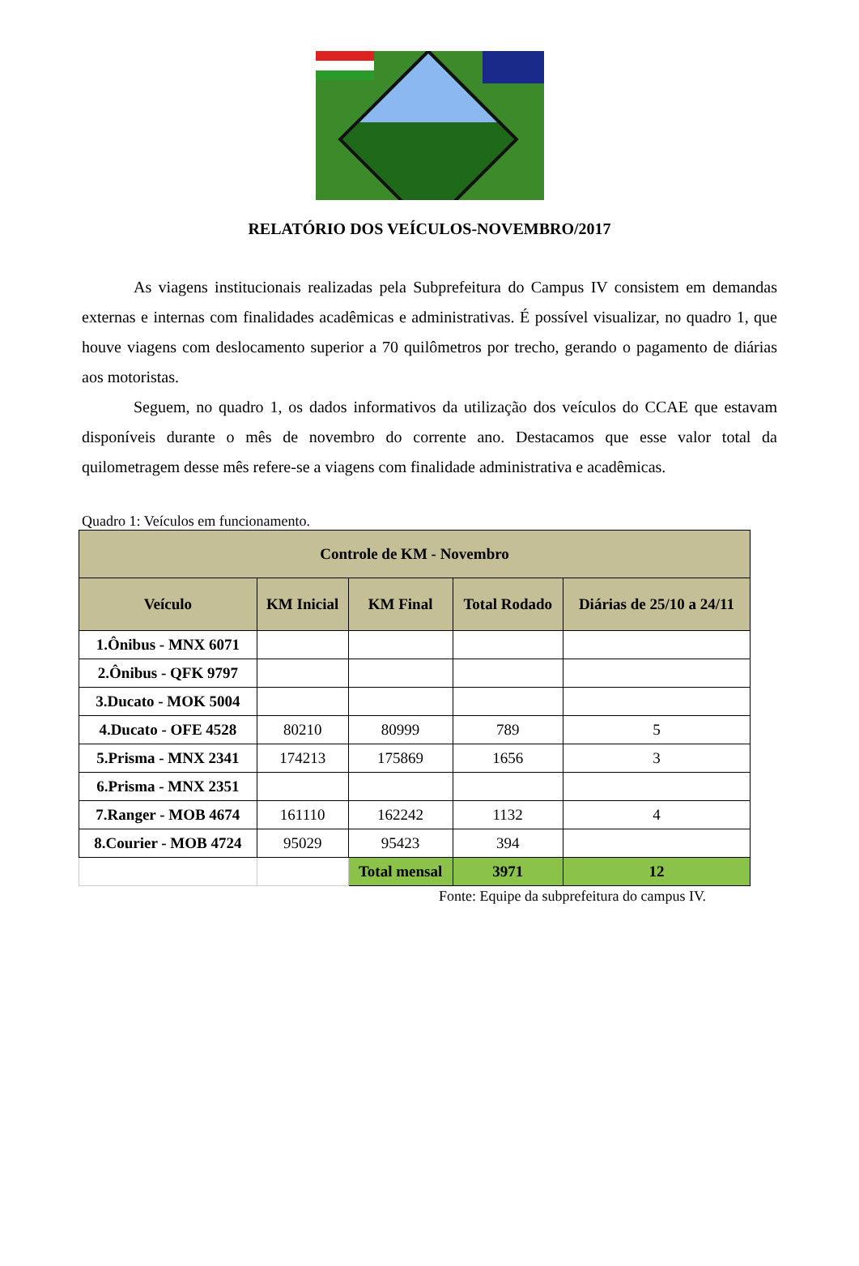RELATÓRIO DOS VEÍCULOS-NOVEMBRO/2017
As viagens institucionais realizadas pela Subprefeitura do Campus IV consistem em demandas externas e internas com finalidades acadêmicas e administrativas. É possível visualizar, no quadro 1, que houve viagens com deslocamento superior a 70 quilômetros por trecho, gerando o pagamento de diárias aos motoristas.
Seguem, no quadro 1, os dados informativos da utilização dos veículos do CCAE que estavam disponíveis durante o mês de novembro do corrente ano. Destacamos que esse valor total da quilometragem desse mês refere-se a viagens com finalidade administrativa e acadêmicas.
Quadro 1: Veículos em funcionamento.
| Controle de KM - Novembro | | | | |
| --- | --- | --- | --- | --- |
| Veículo | KM Inicial | KM Final | Total Rodado | Diárias de 25/10 a 24/11 |
| 1.Ônibus - MNX 6071 | | | | |
| 2.Ônibus - QFK 9797 | | | | |
| 3.Ducato - MOK 5004 | | | | |
| 4.Ducato - OFE 4528 | 80210 | 80999 | 789 | 5 |
| 5.Prisma - MNX 2341 | 174213 | 175869 | 1656 | 3 |
| 6.Prisma - MNX 2351 | | | | |
| 7.Ranger - MOB 4674 | 161110 | 162242 | 1132 | 4 |
| 8.Courier - MOB 4724 | 95029 | 95423 | 394 | |
| | | Total mensal | 3971 | 12 |
Fonte: Equipe da subprefeitura do campus IV.